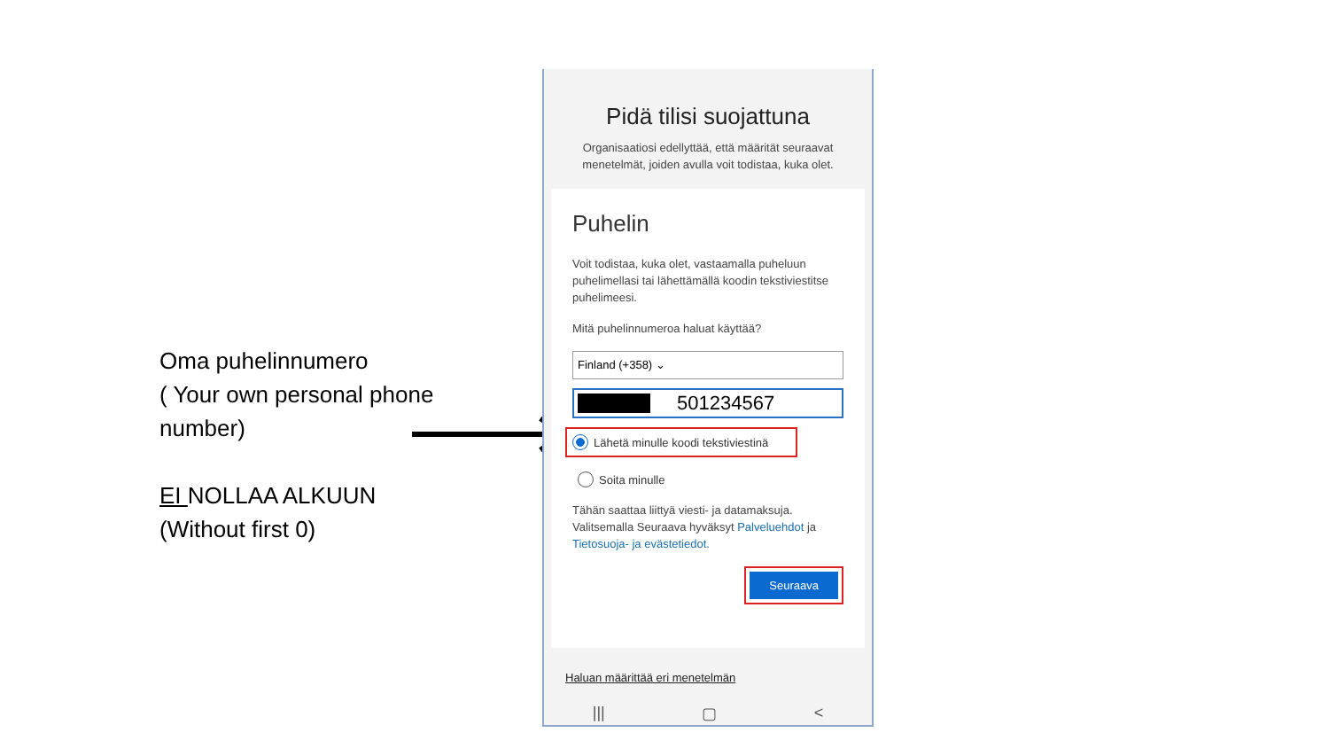Oma puhelinnumero
( Your own personal phone
number)
EI NOLLAA ALKUUN
(Without first 0)
Pidä tilisi suojattuna
Organisaatiosi edellyttää, että määrität seuraavat menetelmät, joiden avulla voit todistaa, kuka olet.
Puhelin
Voit todistaa, kuka olet, vastaamalla puheluun puhelimellasi tai lähettämällä koodin tekstiviestitse puhelimeesi.
Mitä puhelinnumeroa haluat käyttää?
Finland (+358) ⌄
501234567
Lähetä minulle koodi tekstiviestinä
Soita minulle
Tähän saattaa liittyä viesti- ja datamaksuja. Valitsemalla Seuraava hyväksyt Palveluehdot ja Tietosuoja- ja evästetiedot.
Seuraava
Haluan määrittää eri menetelmän
||| ▢ <